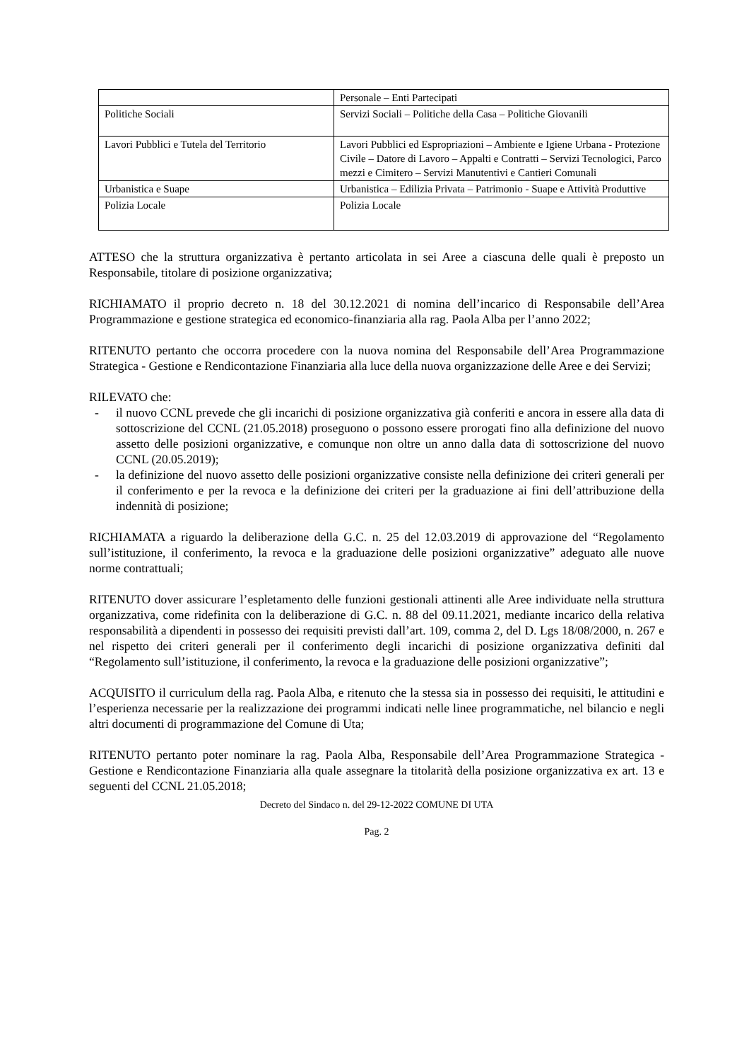| | Personale – Enti Partecipati |
| Politiche Sociali | Servizi Sociali – Politiche della Casa – Politiche Giovanili |
| Lavori Pubblici e Tutela del Territorio | Lavori Pubblici ed Espropriazioni – Ambiente e Igiene Urbana - Protezione Civile – Datore di Lavoro – Appalti e Contratti – Servizi Tecnologici, Parco mezzi e Cimitero – Servizi Manutentivi e Cantieri Comunali |
| Urbanistica e Suape | Urbanistica – Edilizia Privata – Patrimonio - Suape e Attività Produttive |
| Polizia Locale | Polizia Locale |
ATTESO che la struttura organizzativa è pertanto articolata in sei Aree a ciascuna delle quali è preposto un Responsabile, titolare di posizione organizzativa;
RICHIAMATO il proprio decreto n. 18 del 30.12.2021 di nomina dell’incarico di Responsabile dell’Area Programmazione e gestione strategica ed economico-finanziaria alla rag. Paola Alba per l’anno 2022;
RITENUTO pertanto che occorra procedere con la nuova nomina del Responsabile dell’Area Programmazione Strategica - Gestione e Rendicontazione Finanziaria alla luce della nuova organizzazione delle Aree e dei Servizi;
RILEVATO che:
- il nuovo CCNL prevede che gli incarichi di posizione organizzativa già conferiti e ancora in essere alla data di sottoscrizione del CCNL (21.05.2018) proseguono o possono essere prorogati fino alla definizione del nuovo assetto delle posizioni organizzative, e comunque non oltre un anno dalla data di sottoscrizione del nuovo CCNL (20.05.2019);
- la definizione del nuovo assetto delle posizioni organizzative consiste nella definizione dei criteri generali per il conferimento e per la revoca e la definizione dei criteri per la graduazione ai fini dell’attribuzione della indennità di posizione;
RICHIAMATA a riguardo la deliberazione della G.C. n. 25 del 12.03.2019 di approvazione del “Regolamento sull’istituzione, il conferimento, la revoca e la graduazione delle posizioni organizzative” adeguato alle nuove norme contrattuali;
RITENUTO dover assicurare l’espletamento delle funzioni gestionali attinenti alle Aree individuate nella struttura organizzativa, come ridefinita con la deliberazione di G.C. n. 88 del 09.11.2021, mediante incarico della relativa responsabilità a dipendenti in possesso dei requisiti previsti dall’art. 109, comma 2, del D. Lgs 18/08/2000, n. 267 e nel rispetto dei criteri generali per il conferimento degli incarichi di posizione organizzativa definiti dal “Regolamento sull’istituzione, il conferimento, la revoca e la graduazione delle posizioni organizzative”;
ACQUISITO il curriculum della rag. Paola Alba, e ritenuto che la stessa sia in possesso dei requisiti, le attitudini e l’esperienza necessarie per la realizzazione dei programmi indicati nelle linee programmatiche, nel bilancio e negli altri documenti di programmazione del Comune di Uta;
RITENUTO pertanto poter nominare la rag. Paola Alba, Responsabile dell’Area Programmazione Strategica - Gestione e Rendicontazione Finanziaria alla quale assegnare la titolarità della posizione organizzativa ex art. 13 e seguenti del CCNL 21.05.2018;
Decreto del Sindaco n. del 29-12-2022 COMUNE DI UTA
Pag. 2